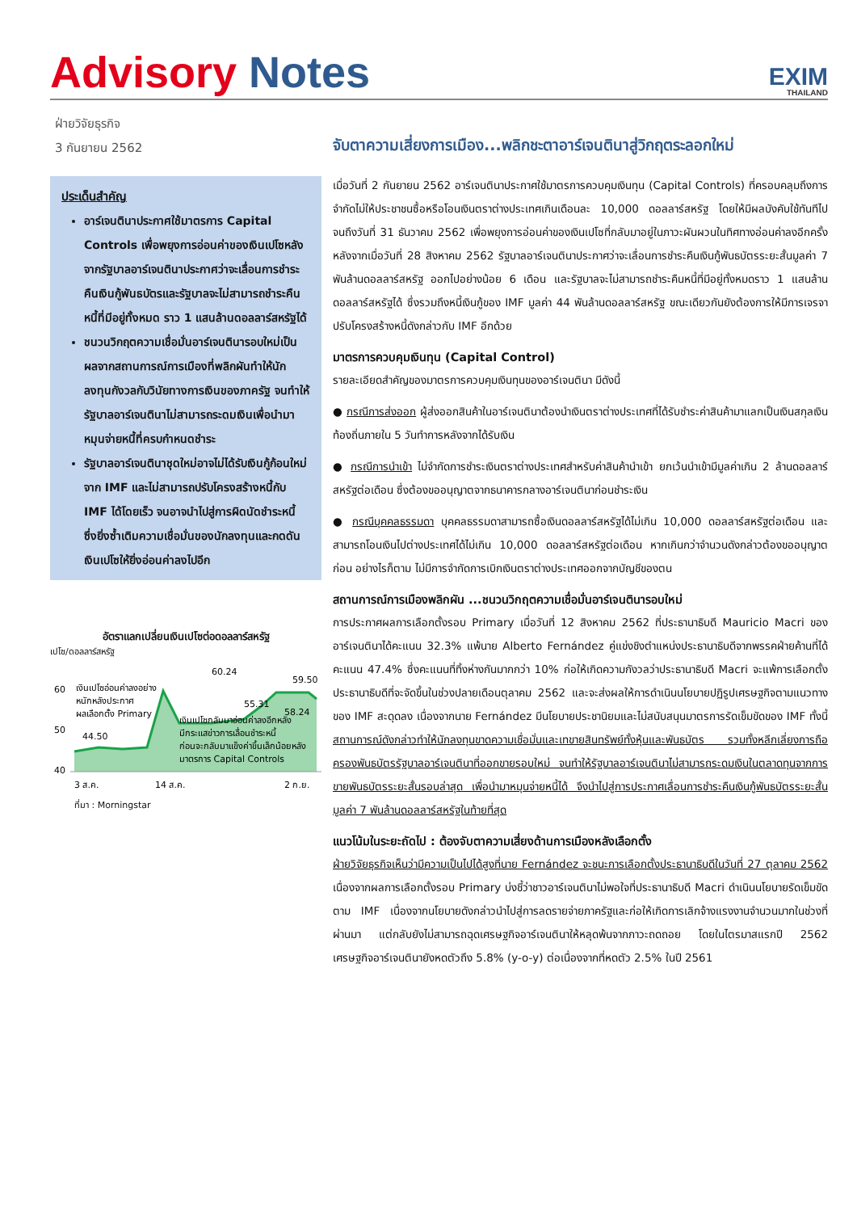Advisory Notes
EXIM
THAILAND
ฝ่ายวิจัยธุรกิจ
3 กันยายน 2562
ประเด็นสำคัญ
อาร์เจนตินาประกาศใช้มาตรการ Capital Controls เพื่อพยุงการอ่อนค่าของเงินเปโซหลังจากรัฐบาลอาร์เจนตินาประกาศว่าจะเลื่อนการชำระคืนเงินกู้พันธบัตรและรัฐบาลจะไม่สามารถชำระคืนหนี้ที่มีอยู่ทั้งหมด ราว 1 แสนล้านดอลลาร์สหรัฐได้
ชนวนวิกฤตความเชื่อมั่นอาร์เจนตินารอบใหม่เป็นผลจากสถานการณ์การเมืองที่พลิกผันทำให้นักลงทุนกังวลกับวินัยทางการเงินของภาครัฐ จนทำให้รัฐบาลอาร์เจนตินาไม่สามารถระดมเงินเพื่อนำมาหมุนจ่ายหนี้ที่ครบกำหนดชำระ
รัฐบาลอาร์เจนตินาชุดใหม่อาจไม่ได้รับเงินกู้ก้อนใหม่จาก IMF และไม่สามารถปรับโครงสร้างหนี้กับ IMF ได้โดยเร็ว จนอาจนำไปสู่การผิดนัดชำระหนี้ ซึ่งยิ่งซ้ำเติมความเชื่อมั่นของนักลงทุนและกดดันเงินเปโซให้ยิ่งอ่อนค่าลงไปอีก
อัตราแลกเปลี่ยนเงินเปโซต่อดอลลาร์สหรัฐ
เปโซ/ดอลลาร์สหรัฐ
60
50
40
60.24
59.50
55.31
58.24
44.50
เงินเปโซอ่อนค่าลงอย่าง
หนักหลังประกาศ
ผลเลือกตั้ง Primary
เงินเปโซกลับมาอ่อนค่าลงอีกหลัง
มีกระแสข่าวการเลื่อนชำระหนี้
ก่อนจะกลับมาแข็งค่าขึ้นเล็กน้อยหลัง
มาตรการ Capital Controls
3 ส.ค.
14 ส.ค.
2 ก.ย.
ที่มา : Morningstar
จับตาความเสี่ยงการเมือง...พลิกชะตาอาร์เจนตินาสู่วิกฤตระลอกใหม่
เมื่อวันที่ 2 กันยายน 2562 อาร์เจนตินาประกาศใช้มาตรการควบคุมเงินทุน (Capital Controls) ที่ครอบคลุมถึงการจำกัดไม่ให้ประชาชนซื้อหรือโอนเงินตราต่างประเทศเกินเดือนละ 10,000 ดอลลาร์สหรัฐ โดยให้มีผลบังคับใช้ทันทีไปจนถึงวันที่ 31 ธันวาคม 2562 เพื่อพยุงการอ่อนค่าของเงินเปโซที่กลับมาอยู่ในภาวะผันผวนในทิศทางอ่อนค่าลงอีกครั้งหลังจากเมื่อวันที่ 28 สิงหาคม 2562 รัฐบาลอาร์เจนตินาประกาศว่าจะเลื่อนการชำระคืนเงินกู้พันธบัตรระยะสั้นมูลค่า 7 พันล้านดอลลาร์สหรัฐ ออกไปอย่างน้อย 6 เดือน และรัฐบาลจะไม่สามารถชำระคืนหนี้ที่มีอยู่ทั้งหมดราว 1 แสนล้านดอลลาร์สหรัฐได้ ซึ่งรวมถึงหนี้เงินกู้ของ IMF มูลค่า 44 พันล้านดอลลาร์สหรัฐ ขณะเดียวกันยังต้องการให้มีการเจรจาปรับโครงสร้างหนี้ดังกล่าวกับ IMF อีกด้วย
มาตรการควบคุมเงินทุน (Capital Control)
รายละเอียดสำคัญของมาตรการควบคุมเงินทุนของอาร์เจนตินา มีดังนี้
● กรณีการส่งออก ผู้ส่งออกสินค้าในอาร์เจนตินาต้องนำเงินตราต่างประเทศที่ได้รับชำระค่าสินค้ามาแลกเป็นเงินสกุลเงินท้องถิ่นภายใน 5 วันทำการหลังจากได้รับเงิน
● กรณีการนำเข้า ไม่จำกัดการชำระเงินตราต่างประเทศสำหรับค่าสินค้านำเข้า ยกเว้นนำเข้ามีมูลค่าเกิน 2 ล้านดอลลาร์สหรัฐต่อเดือน ซึ่งต้องขออนุญาตจากธนาคารกลางอาร์เจนตินาก่อนชำระเงิน
● กรณีบุคคลธรรมดา บุคคลธรรมดาสามารถซื้อเงินดอลลาร์สหรัฐได้ไม่เกิน 10,000 ดอลลาร์สหรัฐต่อเดือน และสามารถโอนเงินไปต่างประเทศได้ไม่เกิน 10,000 ดอลลาร์สหรัฐต่อเดือน หากเกินกว่าจำนวนดังกล่าวต้องขออนุญาตก่อน อย่างไรก็ตาม ไม่มีการจำกัดการเบิกเงินตราต่างประเทศออกจากบัญชีของตน
สถานการณ์การเมืองพลิกผัน ...ชนวนวิกฤตความเชื่อมั่นอาร์เจนตินารอบใหม่
การประกาศผลการเลือกตั้งรอบ Primary เมื่อวันที่ 12 สิงหาคม 2562 ที่ประธานาธิบดี Mauricio Macri ของอาร์เจนตินาได้คะแนน 32.3% แพ้นาย Alberto Fernández คู่แข่งชิงตำแหน่งประธานาธิบดีจากพรรคฝ่ายค้านที่ได้คะแนน 47.4% ซึ่งคะแนนที่ทิ้งห่างกันมากกว่า 10% ก่อให้เกิดความกังวลว่าประธานาธิบดี Macri จะแพ้การเลือกตั้งประธานาธิบดีที่จะจัดขึ้นในช่วงปลายเดือนตุลาคม 2562 และจะส่งผลให้การดำเนินนโยบายปฏิรูปเศรษฐกิจตามแนวทางของ IMF สะดุดลง เนื่องจากนาย Fernández มีนโยบายประชานิยมและไม่สนับสนุนมาตรการรัดเข็มขัดของ IMF ทั้งนี้ สถานการณ์ดังกล่าวทำให้นักลงทุนขาดความเชื่อมั่นและเทขายสินทรัพย์ทั้งหุ้นและพันธบัตร รวมทั้งหลีกเลี่ยงการถือครองพันธบัตรรัฐบาลอาร์เจนตินาที่ออกขายรอบใหม่ จนทำให้รัฐบาลอาร์เจนตินาไม่สามารถระดมเงินในตลาดทุนจากการขายพันธบัตรระยะสั้นรอบล่าสุด เพื่อนำมาหมุนจ่ายหนี้ได้ จึงนำไปสู่การประกาศเลื่อนการชำระคืนเงินกู้พันธบัตรระยะสั้นมูลค่า 7 พันล้านดอลลาร์สหรัฐในท้ายที่สุด
แนวโน้มในระยะถัดไป : ต้องจับตาความเสี่ยงด้านการเมืองหลังเลือกตั้ง
ฝ่ายวิจัยธุรกิจเห็นว่ามีความเป็นไปได้สูงที่นาย Fernández จะชนะการเลือกตั้งประธานาธิบดีในวันที่ 27 ตุลาคม 2562 เนื่องจากผลการเลือกตั้งรอบ Primary บ่งชี้ว่าชาวอาร์เจนตินาไม่พอใจที่ประธานาธิบดี Macri ดำเนินนโยบายรัดเข็มขัดตาม IMF เนื่องจากนโยบายดังกล่าวนำไปสู่การลดรายจ่ายภาครัฐและก่อให้เกิดการเลิกจ้างแรงงานจำนวนมากในช่วงที่ผ่านมา แต่กลับยังไม่สามารถฉุดเศรษฐกิจอาร์เจนตินาให้หลุดพ้นจากภาวะถดถอย โดยในไตรมาสแรกปี 2562 เศรษฐกิจอาร์เจนตินายังหดตัวถึง 5.8% (y-o-y) ต่อเนื่องจากที่หดตัว 2.5% ในปี 2561